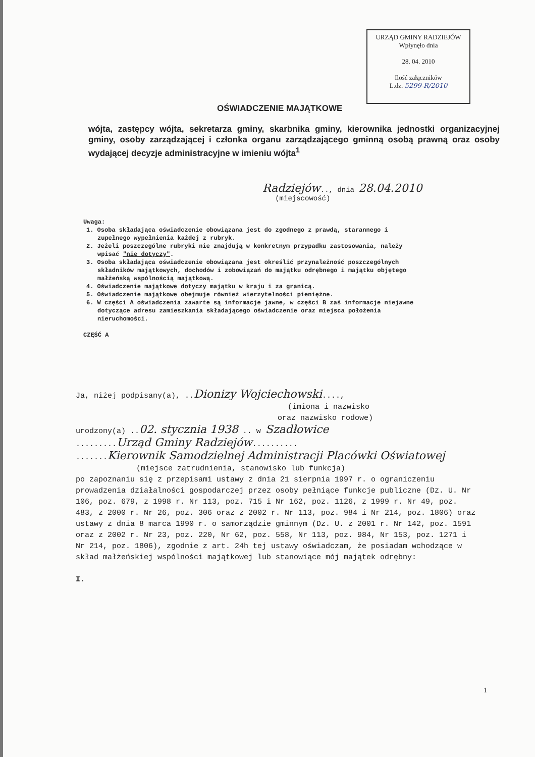URZĄD GMINY RADZIEJÓW
Wpłynęło dnia
28. 04. 2010
Ilość załączników
L.dz. 5299-R/2010
OŚWIADCZENIE MAJĄTKOWE
wójta, zastępcy wójta, sekretarza gminy, skarbnika gminy, kierownika jednostki organizacyjnej gminy, osoby zarządzającej i członka organu zarządzającego gminną osobą prawną oraz osoby wydającej decyzje administracyjne w imieniu wójta<sup>1</sup>
Radziejów.., dnia 28.04.2010
(miejscowość)
Uwaga:
1. Osoba składająca oświadczenie obowiązana jest do zgodnego z prawdą, starannego i zupełnego wypełnienia każdej z rubryk.
2. Jeżeli poszczególne rubryki nie znajdują w konkretnym przypadku zastosowania, należy wpisać "nie dotyczy".
3. Osoba składająca oświadczenie obowiązana jest określić przynależność poszczególnych składników majątkowych, dochodów i zobowiązań do majątku odrębnego i majątku objętego małżeńską wspólnością majątkową.
4. Oświadczenie majątkowe dotyczy majątku w kraju i za granicą.
5. Oświadczenie majątkowe obejmuje również wierzytelności pieniężne.
6. W części A oświadczenia zawarte są informacje jawne, w części B zaś informacje niejawne dotyczące adresu zamieszkania składającego oświadczenie oraz miejsca położenia nieruchomości.
CZĘŚĆ A
Ja, niżej podpisany(a), ..Dionizy Wojciechowski....,
(imiona i nazwisko
oraz nazwisko rodowe)
urodzony(a) ..02. stycznia 1938 .. w Szadłowice
.........Urząd Gminy Radziejów..........
.......Kierownik Samodzielnej Administracji Placówki Oświatowej
(miejsce zatrudnienia, stanowisko lub funkcja)
po zapoznaniu się z przepisami ustawy z dnia 21 sierpnia 1997 r. o ograniczeniu prowadzenia działalności gospodarczej przez osoby pełniące funkcje publiczne (Dz. U. Nr 106, poz. 679, z 1998 r. Nr 113, poz. 715 i Nr 162, poz. 1126, z 1999 r. Nr 49, poz. 483, z 2000 r. Nr 26, poz. 306 oraz z 2002 r. Nr 113, poz. 984 i Nr 214, poz. 1806) oraz ustawy z dnia 8 marca 1990 r. o samorządzie gminnym (Dz. U. z 2001 r. Nr 142, poz. 1591 oraz z 2002 r. Nr 23, poz. 220, Nr 62, poz. 558, Nr 113, poz. 984, Nr 153, poz. 1271 i Nr 214, poz. 1806), zgodnie z art. 24h tej ustawy oświadczam, że posiadam wchodzące w skład małżeńskiej wspólności majątkowej lub stanowiące mój majątek odrębny:
I.
1